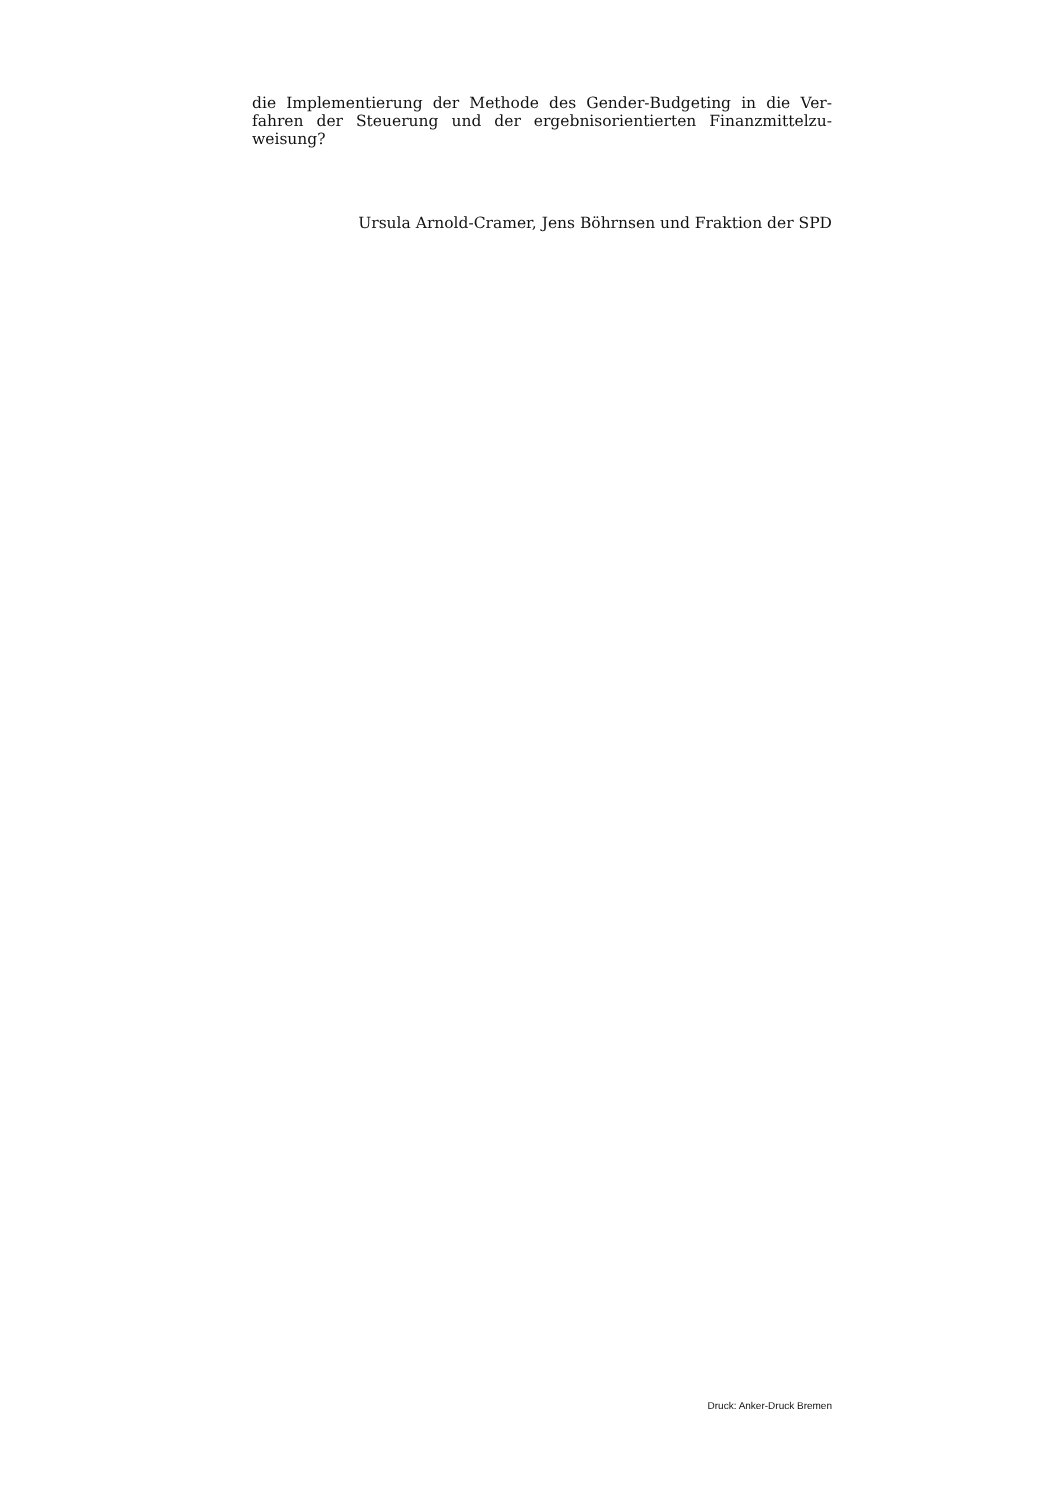die Implementierung der Methode des Gender-Budgeting in die Ver­fahren der Steuerung und der ergebnisorientierten Finanzmittelzu­weisung?
Ursula Arnold-Cramer, Jens Böhrnsen und Fraktion der SPD
Druck: Anker-Druck Bremen